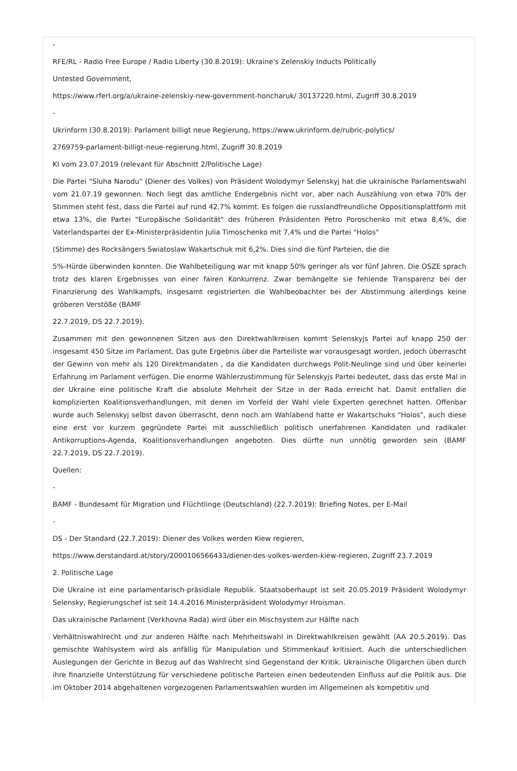-
RFE/RL - Radio Free Europe / Radio Liberty (30.8.2019): Ukraine's Zelenskiy Inducts Politically
Untested Government,
https://www.rferl.org/a/ukraine-zelenskiy-new-government-honcharuk/ 30137220.html, Zugriff 30.8.2019
-
Ukrinform (30.8.2019): Parlament billigt neue Regierung, https://www.ukrinform.de/rubric-polytics/
2769759-parlament-billigt-neue-regierung.html, Zugriff 30.8.2019
KI vom 23.07.2019 (relevant für Abschnitt 2/Politische Lage)
Die Partei "Sluha Narodu" (Diener des Volkes) von Präsident Wolodymyr Selenskyj hat die ukrainische Parlamentswahl vom 21.07.19 gewonnen. Noch liegt das amtliche Endergebnis nicht vor, aber nach Auszählung von etwa 70% der Stimmen steht fest, dass die Partei auf rund 42,7% kommt. Es folgen die russlandfreundliche Oppositionsplattform mit etwa 13%, die Partei "Europäische Solidarität" des früheren Präsidenten Petro Poroschenko mit etwa 8,4%, die Vaterlandspartei der Ex-Ministerpräsidentin Julia Timoschenko mit 7,4% und die Partei "Holos"
(Stimme) des Rocksängers Swiatoslaw Wakartschuk mit 6,2%. Dies sind die fünf Parteien, die die
5%-Hürde überwinden konnten. Die Wahlbeteiligung war mit knapp 50% geringer als vor fünf Jahren. Die OSZE sprach trotz des klaren Ergebnisses von einer fairen Konkurrenz. Zwar bemängelte sie fehlende Transparenz bei der Finanzierung des Wahlkampfs, insgesamt registrierten die Wahlbeobachter bei der Abstimmung allerdings keine gröberen Verstöße (BAMF
22.7.2019, DS 22.7.2019).
Zusammen mit den gewonnenen Sitzen aus den Direktwahlkreisen kommt Selenskyjs Partei auf knapp 250 der insgesamt 450 Sitze im Parlament. Das gute Ergebnis über die Parteiliste war vorausgesagt worden, jedoch überrascht der Gewinn von mehr als 120 Direktmandaten , da die Kandidaten durchwegs Polit-Neulinge sind und über keinerlei Erfahrung im Parlament verfügen. Die enorme Wählerzustimmung für Selenskyjs Partei bedeutet, dass das erste Mal in der Ukraine eine politische Kraft die absolute Mehrheit der Sitze in der Rada erreicht hat. Damit entfallen die komplizierten Koalitionsverhandlungen, mit denen im Vorfeld der Wahl viele Experten gerechnet hatten. Offenbar wurde auch Selenskyj selbst davon überrascht, denn noch am Wahlabend hatte er Wakartschuks "Holos", auch diese eine erst vor kurzem gegründete Partei mit ausschließlich politisch unerfahrenen Kandidaten und radikaler Antikorruptions-Agenda, Koalitionsverhandlungen angeboten. Dies dürfte nun unnötig geworden sein (BAMF 22.7.2019, DS 22.7.2019).
Quellen:
-
BAMF - Bundesamt für Migration und Flüchtlinge (Deutschland) (22.7.2019): Briefing Notes, per E-Mail
-
DS - Der Standard (22.7.2019): Diener des Volkes werden Kiew regieren,
https://www.derstandard.at/story/2000106566433/diener-des-volkes-werden-kiew-regieren, Zugriff 23.7.2019
2. Politische Lage
Die Ukraine ist eine parlamentarisch-präsidiale Republik. Staatsoberhaupt ist seit 20.05.2019 Präsident Wolodymyr Selensky, Regierungschef ist seit 14.4.2016 Ministerpräsident Wolodymyr Hroisman.
Das ukrainische Parlament (Verkhovna Rada) wird über ein Mischsystem zur Hälfte nach
Verhältniswahlrecht und zur anderen Hälfte nach Mehrheitswahl in Direktwahlkreisen gewählt (AA 20.5.2019). Das gemischte Wahlsystem wird als anfällig für Manipulation und Stimmenkauf kritisiert. Auch die unterschiedlichen Auslegungen der Gerichte in Bezug auf das Wahlrecht sind Gegenstand der Kritik. Ukrainische Oligarchen üben durch ihre finanzielle Unterstützung für verschiedene politische Parteien einen bedeutenden Einfluss auf die Politik aus. Die im Oktober 2014 abgehaltenen vorgezogenen Parlamentswahlen wurden im Allgemeinen als kompetitiv und